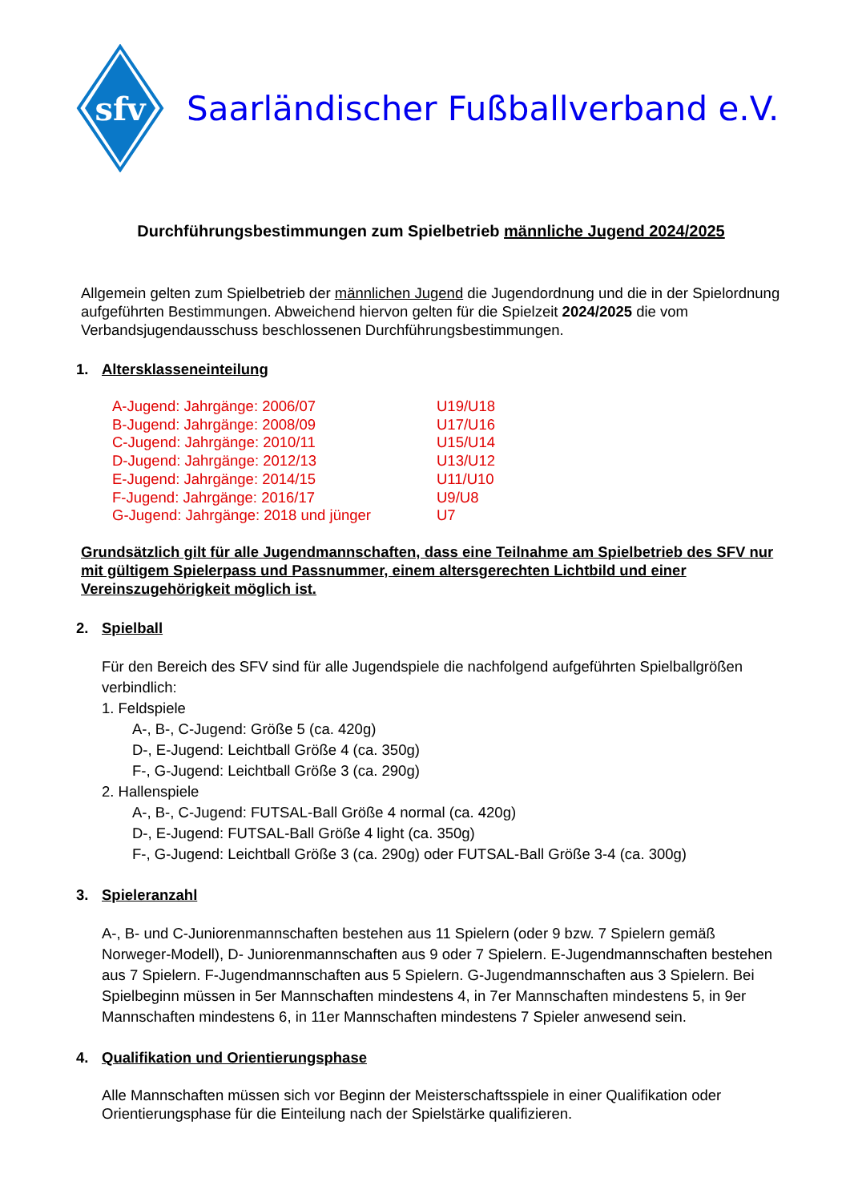sfv
Saarländischer Fußballverband e.V.
Durchführungsbestimmungen zum Spielbetrieb männliche Jugend 2024/2025
Allgemein gelten zum Spielbetrieb der männlichen Jugend die Jugendordnung und die in der Spielordnung aufgeführten Bestimmungen. Abweichend hiervon gelten für die Spielzeit 2024/2025 die vom Verbandsjugendausschuss beschlossenen Durchführungsbestimmungen.
1. Altersklasseneinteilung
| A-Jugend: Jahrgänge: 2006/07 | U19/U18 |
| B-Jugend: Jahrgänge: 2008/09 | U17/U16 |
| C-Jugend: Jahrgänge: 2010/11 | U15/U14 |
| D-Jugend: Jahrgänge: 2012/13 | U13/U12 |
| E-Jugend: Jahrgänge: 2014/15 | U11/U10 |
| F-Jugend: Jahrgänge: 2016/17 | U9/U8 |
| G-Jugend: Jahrgänge: 2018 und jünger | U7 |
Grundsätzlich gilt für alle Jugendmannschaften, dass eine Teilnahme am Spielbetrieb des SFV nur mit gültigem Spielerpass und Passnummer, einem altersgerechten Lichtbild und einer Vereinszugehörigkeit möglich ist.
2. Spielball
Für den Bereich des SFV sind für alle Jugendspiele die nachfolgend aufgeführten Spielballgrößen verbindlich:
1. Feldspiele
A-, B-, C-Jugend: Größe 5 (ca. 420g)
D-, E-Jugend: Leichtball Größe 4 (ca. 350g)
F-, G-Jugend: Leichtball Größe 3 (ca. 290g)
2. Hallenspiele
A-, B-, C-Jugend: FUTSAL-Ball Größe 4 normal (ca. 420g)
D-, E-Jugend: FUTSAL-Ball Größe 4 light (ca. 350g)
F-, G-Jugend: Leichtball Größe 3 (ca. 290g) oder FUTSAL-Ball Größe 3-4 (ca. 300g)
3. Spieleranzahl
A-, B- und C-Juniorenmannschaften bestehen aus 11 Spielern (oder 9 bzw. 7 Spielern gemäß Norweger-Modell), D- Juniorenmannschaften aus 9 oder 7 Spielern. E-Jugendmannschaften bestehen aus 7 Spielern. F-Jugendmannschaften aus 5 Spielern. G-Jugendmannschaften aus 3 Spielern. Bei Spielbeginn müssen in 5er Mannschaften mindestens 4, in 7er Mannschaften mindestens 5, in 9er Mannschaften mindestens 6, in 11er Mannschaften mindestens 7 Spieler anwesend sein.
4. Qualifikation und Orientierungsphase
Alle Mannschaften müssen sich vor Beginn der Meisterschaftsspiele in einer Qualifikation oder Orientierungsphase für die Einteilung nach der Spielstärke qualifizieren.